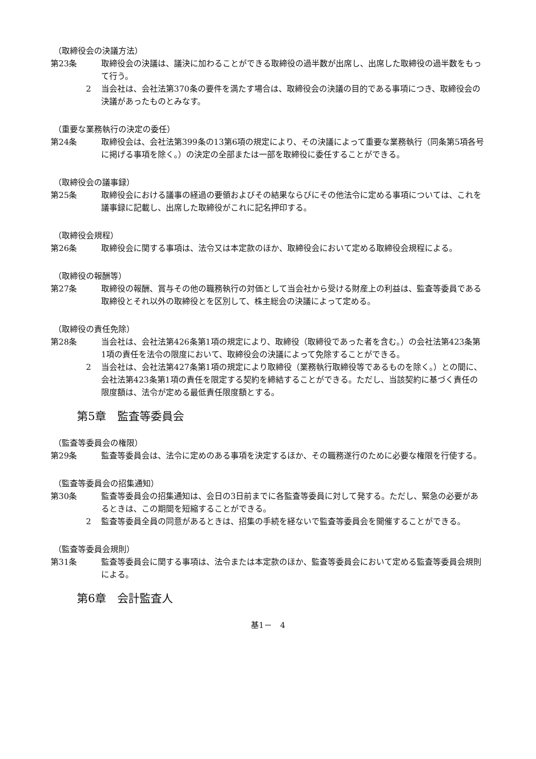（取締役会の決議方法）
第23条 取締役会の決議は、議決に加わることができる取締役の過半数が出席し、出席した取締役の過半数をもって行う。
2 当会社は、会社法第370条の要件を満たす場合は、取締役会の決議の目的である事項につき、取締役会の決議があったものとみなす。
（重要な業務執行の決定の委任）
第24条 取締役会は、会社法第399条の13第6項の規定により、その決議によって重要な業務執行（同条第5項各号に掲げる事項を除く。）の決定の全部または一部を取締役に委任することができる。
（取締役会の議事録）
第25条 取締役会における議事の経過の要領およびその結果ならびにその他法令に定める事項については、これを議事録に記載し、出席した取締役がこれに記名押印する。
（取締役会規程）
第26条 取締役会に関する事項は、法令又は本定款のほか、取締役会において定める取締役会規程による。
（取締役の報酬等）
第27条 取締役の報酬、賞与その他の職務執行の対価として当会社から受ける財産上の利益は、監査等委員である取締役とそれ以外の取締役とを区別して、株主総会の決議によって定める。
（取締役の責任免除）
第28条 当会社は、会社法第426条第1項の規定により、取締役（取締役であった者を含む。）の会社法第423条第1項の責任を法令の限度において、取締役会の決議によって免除することができる。
2 当会社は、会社法第427条第1項の規定により取締役（業務執行取締役等であるものを除く。）との間に、会社法第423条第1項の責任を限定する契約を締結することができる。ただし、当該契約に基づく責任の限度額は、法令が定める最低責任限度額とする。
第5章　監査等委員会
（監査等委員会の権限）
第29条 監査等委員会は、法令に定めのある事項を決定するほか、その職務遂行のために必要な権限を行使する。
（監査等委員会の招集通知）
第30条 監査等委員会の招集通知は、会日の3日前までに各監査等委員に対して発する。ただし、緊急の必要があるときは、この期間を短縮することができる。
2 監査等委員全員の同意があるときは、招集の手続を経ないで監査等委員会を開催することができる。
（監査等委員会規則）
第31条 監査等委員会に関する事項は、法令または本定款のほか、監査等委員会において定める監査等委員会規則による。
第6章　会計監査人
基1－　4